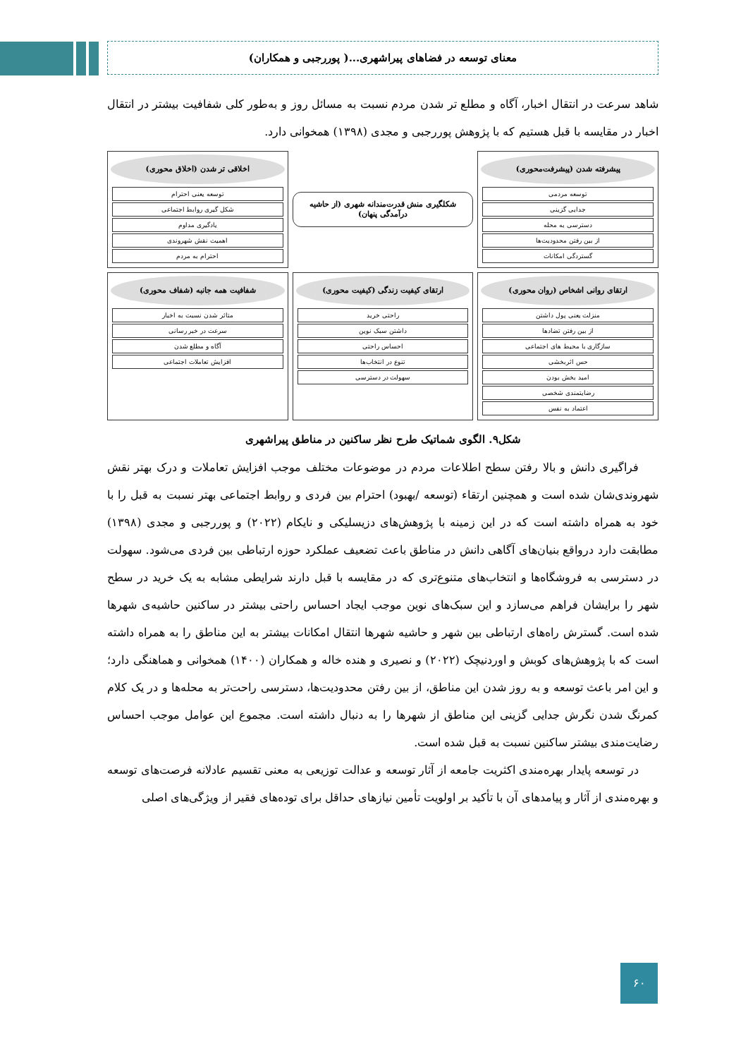معنای توسعه در فضاهای پیراشهری...( پوررجبی و همکاران)
شاهد سرعت در انتقال اخبار، آگاه و مطلع تر شدن مردم نسبت به مسائل روز و به‌طور کلی شفافیت بیشتر در انتقال اخبار در مقایسه با قبل هستیم که با پژوهش پوررجبی و مجدی (۱۳۹۸) همخوانی دارد.
پیشرفته شدن (پیشرفت‌محوری)
توسعه مردمی
جدایی گزینی
دسترسی به محله
از بین رفتن محدودیت‌ها
گستردگی امکانات
شکلگیری منش قدرت‌مندانه شهری (از حاشیه درآمدگی پنهان)
اخلاقی تر شدن (اخلاق محوری)
توسعه یعنی احترام
شکل گیری روابط اجتماعی
یادگیری مداوم
اهمیت نقش شهروندی
احترام به مردم
ارتقای روانی اشخاص (روان محوری)
منزلت یعنی پول داشتن
از بین رفتن تضادها
سازگاری با محیط های اجتماعی
حس اثربخشی
امید بخش بودن
رضایتمندی شخصی
اعتماد به نفس
ارتقای کیفیت زندگی (کیفیت محوری)
راحتی خرید
داشتن سبک نوین
احساس راحتی
تنوع در انتخاب‌ها
سهولت در دسترسی
شفافیت همه جانبه (شفاف محوری)
متاثر شدن نسبت به اخبار
سرعت در خبر رسانی
آگاه و مطلع شدن
افزایش تعاملات اجتماعی
شکل۹. الگوی شماتیک طرح نظر ساکنین در مناطق پیراشهری
فراگیری دانش و بالا رفتن سطح اطلاعات مردم در موضوعات مختلف موجب افزایش تعاملات و درک بهتر نقش شهروندی‌شان شده است و همچنین ارتقاء (توسعه /بهبود) احترام بین فردی و روابط اجتماعی بهتر نسبت به قبل را با خود به همراه داشته است که در این زمینه با پژوهش‌های دزیسلیکی و نایکام (۲۰۲۲) و پوررجبی و مجدی (۱۳۹۸) مطابقت دارد درواقع بنیان‌های آگاهی دانش در مناطق باعث تضعیف عملکرد حوزه ارتباطی بین فردی می‌شود. سهولت در دسترسی به فروشگاه‌ها و انتخاب‌های متنوع‌تری که در مقایسه با قبل دارند شرایطی مشابه به یک خرید در سطح شهر را برایشان فراهم می‌سازد و این سبک‌های نوین موجب ایجاد احساس راحتی بیشتر در ساکنین حاشیه‌ی شهرها شده است. گسترش راه‌های ارتباطی بین شهر و حاشیه شهرها انتقال امکانات بیشتر به این مناطق را به همراه داشته است که با پژوهش‌های کوبش و اوردنیچک (۲۰۲۲) و نصیری و هنده خاله و همکاران (۱۴۰۰) همخوانی و هماهنگی دارد؛ و این امر باعث توسعه و به روز شدن این مناطق، از بین رفتن محدودیت‌ها، دسترسی راحت‌تر به محله‌ها و در یک کلام کمرنگ شدن نگرش جدایی گزینی این مناطق از شهرها را به دنبال داشته است. مجموع این عوامل موجب احساس رضایت‌مندی بیشتر ساکنین نسبت به قبل شده است.
در توسعه پایدار بهره‌مندی اکثریت جامعه از آثار توسعه و عدالت توزیعی به معنی تقسیم عادلانه فرصت‌های توسعه و بهره‌مندی از آثار و پیامدهای آن با تأکید بر اولویت تأمین نیازهای حداقل برای توده‌های فقیر از ویژگی‌های اصلی
۶۰